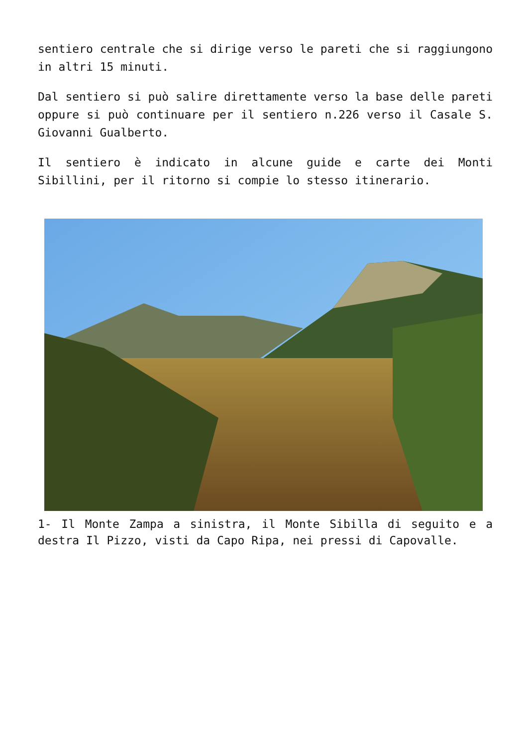sentiero centrale che si dirige verso le pareti che si raggiungono in altri 15 minuti.
Dal sentiero si può salire direttamente verso la base delle pareti oppure si può continuare per il sentiero n.226 verso il Casale S. Giovanni Gualberto.
Il sentiero è indicato in alcune guide e carte dei Monti Sibillini, per il ritorno si compie lo stesso itinerario.
1- Il Monte Zampa a sinistra, il Monte Sibilla di seguito e a destra Il Pizzo, visti da Capo Ripa, nei pressi di Capovalle.